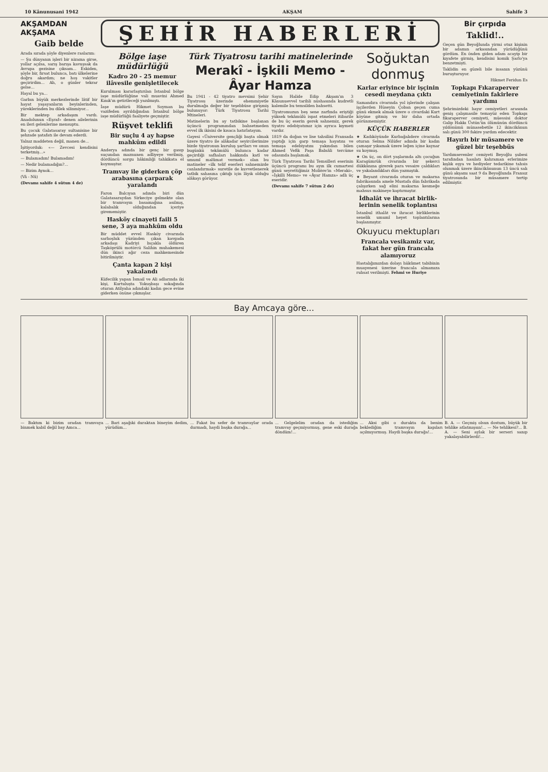10 Kânunusani 1942 AKŞAM Sahife 3
AKŞAMDAN AKŞAMA
Gaib belde
Arada sırada şöyle diyenlere raslarım:
— Şu dünyanın işleri bir nizama girse, yollar açılsa, sarış barışa kavuşsak da Avrupa gezisine çıksam... Eskiden, şöyle bir, fırsat bulunca, batı ülkelerine doğru akardım; ne hoş vakitler geçirirdim... Ah, o günler tekrar gelse...
Hayal bu ya...
Garbın büyük merkezlerinde lâtif bir hayat yaşayanların beyinlerinden, yüreklerinden bu dilek silinmiyor...
Bir mektep arkadaşım vardı. Anadolunun «Eşraf» denen ailelerinin en ileri gelenlerine mensuptu.
Bu çocuk Galatasaray sultanisine bir şehzade şatafatı ile devam ederdi.
Yalnız maddeten değil, manen de...
İşitiyorduk: «— Zevcesi kendisini terketmiş...»
— Bulamadım! Bulamadım!
— Nedir bulamadığın?...
— Bizim Aynok...
(Vâ - Nû)
(Devamı sahife 4 sütun 4 de)
ŞEHİR HABERLERİ
Bölge iaşe müdürlüğü
Kadro 20 - 25 memur ilâvesile genişletilecek
Kurulması kararlaştırılan İstanbul bölge iaşe müdürlüğüne vali muavini Ahmed Kınık'ın getirileceği yazılmıştı.
İaşe müdürü Hikmet Soyman bu vazifeden ayrıldığından İstanbul bölge iaşe müdürlüğü faaliyete geçmiştir.
Rüşvet teklifi
Bir suçlu 4 ay hapse mahkûm edildi
Anderya adında bir genç bir gasıp suçundan maznunen adliyeye verilmiş, dördüncü sorgu hâkimliği tahkikata el koymuştur.
Tramvay ile giderken çöp arabasına çarparak yaralandı
Faron Balcıyan adında biri dün Galatasaraydan Sirkeciye gelmekte olan bir tramvayın basamağına asılmış, kalabalık olduğundan içeriye girememiştir.
Hasköy cinayeti faili 5 sene, 3 aya mahkûm oldu
Bir müddet evvel Hasköy civarında sarhoşluk yüzünden çıkan kavgada arkadaşı Kadriyi bıçakla öldüren Taşköprülü motörcü Salihin muhakemesi dün ikinci ağır ceza mahkemesinde bitirilmiştir.
Çanta kapan 2 kişi yakalandı
Küfecilik yapan İsmail ve Ali adlarında iki kişi, Kurtuluşta Yokuşbaşı sokağında oturan Atilyaha adındaki kadın gece evine giderken önüne çıkmışlar.
Türk Tiyatrosu tarihi matinelerinde
Merakî - İşkili Memo - Âyar Hamza
Bu 1941 - 42 tiyatro mevsimi Şehir Tiyatrosu üzerinde ehemmiyetle durulmağa değer bir teşebbüse girişmiş bulunuyor: Türk Tiyatrosu Tarihi Mtineleri.
Matinelerin bu ay tatbikine başlanan üçüncü programından bahsetmeden evvel ilk ikisini de kısaca hatırlatayım.
Gayesi «Üniversite gençliği başta olmak üzere tiyatro ile alâkadar seyircilerimize bizde tiyatronun kuruluş şartları ve onun bugünkü tekâmülü bulunca kadar geçirdiği safhaları hakkında katî ve umumî malûmat vermek» olan bu matineler «ilk telif eserleri sahnemizde canlandırmak» suretile de kuvvetlenerek tatbik sahasına çıktığı için lâyık olduğu alâkayı görüyor.
Sayın Halide Edip Akşam'ın 3 Kânunuevvel tarihli nüshasında kudretli kalemile bu temsilden bahsetti.
Tiyatromuzun beş sene zarfında eriştiği yüksek tekâmülü ispat etmeleri itibarile de bu üç eserin gerek sahnemiz, gerek tiyatro edebiyatımız için ayrıca kıymeti vardır.
1819 da doğan ve lise tahsilini Fransada yaptığı için garp temaşa hayatını ve temaşa edebiyatını yakından bilen Ahmed Vefik Paşa Babıâli tercüme odasında başlamak.
Türk Tiyatrosu Tarihi Temsilleri eserinin üçüncü programı bu ayın ilk cumartesi günü seyrettiğimiz Molière'in «Meraki», «İşkilli Memo» ve «Âyar Hamza» adlı üç eseridir.
(Devamı sahife 7 sütun 2 de)
Soğuktan donmuş
Karlar eriyince bir işçinin cesedi meydana çıktı
Samandıra civarında yol işlerinde çalışan işçilerden Hüseyin Çoban geçen cuma günü ekmek almak üzere o civardaki Kurt köyüne gitmiş ve bir daha ortada görünmemiştir.
KÜÇÜK HABERLER
★ Kadıköyünde Kurbağalıdere civarında oturan Selma Nilüfer adında bir kadın çamaşır yıkamak üzere leğen içine kaynar su koymuş.
★ On üç, on dört yaşlarında altı çocuğun Karagümrük civarında bir şekerci dükkânına girerek para vesaire çaldıkları ve yakalandıkları dün yazmıştık.
★ Beyazıt civarında oturan ve makarna fabrikasında amele Mustafa dün fabrikada çalışırken sağ elini makarna kesmeğe mahsus makineye kaptırmıştır.
İdhalât ve ihracat birlik­lerinin senelik toplantısı
İstanbul ithalât ve ihracat birliklerinin senelik umumî heyet toplantılarına başlanmıştır.
Okuyucu mektupları
Francala vesikamiz var, fakat her gün francala alamıyoruz
Hastalığımızdan dolayı hükûmet tabibinin muayenesi üzerine francala almamıza ruhsat verilmişti. Fehmi ve Huriye
Bir çırpıda
Taklid!..
Geçen gün Beyoğlunda yirmi otuz kişinin bir adamın arkasından yürüdüğünü gördüm. En önden giden adam acayip bir kıyafete girmiş, kendisini komik Şarlo'ya benzetmişti.
Taklidin en güzeli bile insanın yüzünü buruşturuyor.
Hikmet Feridun Es
Topkapı Fıkaraperver cemiyetinin fakirlere yardımı
Şehrimizdeki hayır cemiyetleri arasında geniş çalışmasile temayüz eden Topkapı fıkaraperver cemiyeti, müessisi doktor Galip Hakkı Üstün'ün ölümünün dördüncü yıldönümü münasebetile 12 ikincikânun salı günü 300 fakire yardım edecektir.
Hayırlı bir müsamere ve güzel bir teşebbüs
Yardımsevenler cemiyeti Beyoğlu şubesi tarafından hasılatı kahraman erlerimize kışlık eşya ve hediyeler tedarikine tahsis olunmak üzere ikincikânunun 13 üncü salı günü akşamı saat 9 da Beyoğlunda Fransız tiyatrosunda bir müsamere tertip edilmiştir.
Bay Amcaya göre...
— Baktım ki bizim oradan tramvaya binmek kabil değil bay Amca...
... Bari aşağıki duraktan bineyim dedim, yürüdüm...
... Fakat bu sefer de tramvaylar orada durmadı, haydi başka durağa...
... Gelgelelim oradan da istediğim tramvay geçmiyormuş, gene eski durağa döndüm!...
... Aksi gibi o durakta da benim beklediğim tramvayın kapıları açılmıyormuş. Haydi başka durağa!...
B. A. — Geçmiş olsun dostum, büyük bir tehlike atlatmışsın!... — Ne tehlikesi?... B. A. — Seni aylak bir serseri sanıp yakalayabilirlerdi!...